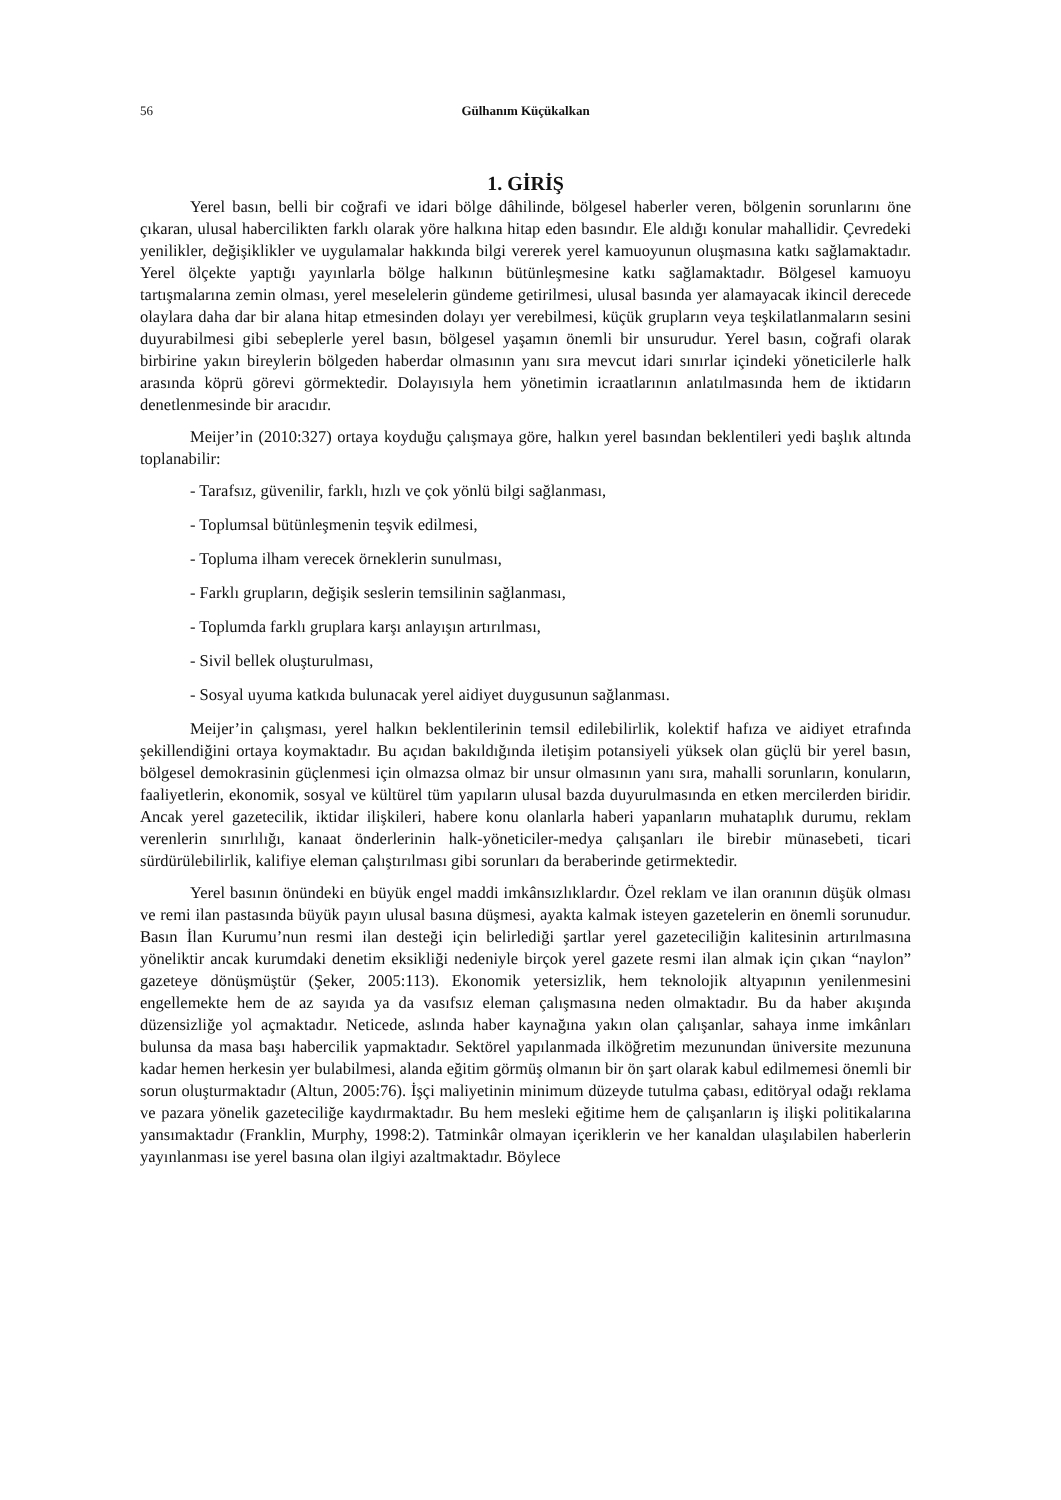56 Gülhanım Küçükalkan
1. GİRİŞ
Yerel basın, belli bir coğrafi ve idari bölge dâhilinde, bölgesel haberler veren, bölgenin sorunlarını öne çıkaran, ulusal habercilikten farklı olarak yöre halkına hitap eden basındır. Ele aldığı konular mahallidir. Çevredeki yenilikler, değişiklikler ve uygulamalar hakkında bilgi vererek yerel kamuoyunun oluşmasına katkı sağlamaktadır. Yerel ölçekte yaptığı yayınlarla bölge halkının bütünleşmesine katkı sağlamaktadır. Bölgesel kamuoyu tartışmalarına zemin olması, yerel meselelerin gündeme getirilmesi, ulusal basında yer alamayacak ikincil derecede olaylara daha dar bir alana hitap etmesinden dolayı yer verebilmesi, küçük grupların veya teşkilatlanmaların sesini duyurabilmesi gibi sebeplerle yerel basın, bölgesel yaşamın önemli bir unsurudur. Yerel basın, coğrafi olarak birbirine yakın bireylerin bölgeden haberdar olmasının yanı sıra mevcut idari sınırlar içindeki yöneticilerle halk arasında köprü görevi görmektedir. Dolayısıyla hem yönetimin icraatlarının anlatılmasında hem de iktidarın denetlenmesinde bir aracıdır.
Meijer’in (2010:327) ortaya koyduğu çalışmaya göre, halkın yerel basından beklentileri yedi başlık altında toplanabilir:
- Tarafsız, güvenilir, farklı, hızlı ve çok yönlü bilgi sağlanması,
- Toplumsal bütünleşmenin teşvik edilmesi,
- Topluma ilham verecek örneklerin sunulması,
- Farklı grupların, değişik seslerin temsilinin sağlanması,
- Toplumda farklı gruplara karşı anlayışın artırılması,
- Sivil bellek oluşturulması,
- Sosyal uyuma katkıda bulunacak yerel aidiyet duygusunun sağlanması.
Meijer’in çalışması, yerel halkın beklentilerinin temsil edilebilirlik, kolektif hafıza ve aidiyet etrafında şekillendiğini ortaya koymaktadır. Bu açıdan bakıldığında iletişim potansiyeli yüksek olan güçlü bir yerel basın, bölgesel demokrasinin güçlenmesi için olmazsa olmaz bir unsur olmasının yanı sıra, mahalli sorunların, konuların, faaliyetlerin, ekonomik, sosyal ve kültürel tüm yapıların ulusal bazda duyurulmasında en etken mercilerden biridir. Ancak yerel gazetecilik, iktidar ilişkileri, habere konu olanlarla haberi yapanların muhataplık durumu, reklam verenlerin sınırlılığı, kanaat önderlerinin halk-yöneticiler-medya çalışanları ile birebir münasebeti, ticari sürdürülebilirlik, kalifiye eleman çalıştırılması gibi sorunları da beraberinde getirmektedir.
Yerel basının önündeki en büyük engel maddi imkânsızlıklardır. Özel reklam ve ilan oranının düşük olması ve remi ilan pastasında büyük payın ulusal basına düşmesi, ayakta kalmak isteyen gazetelerin en önemli sorunudur. Basın İlan Kurumu’nun resmi ilan desteği için belirlediği şartlar yerel gazeteciliğin kalitesinin artırılmasına yöneliktir ancak kurumdaki denetim eksikliği nedeniyle birçok yerel gazete resmi ilan almak için çıkan “naylon” gazeteye dönüşmüştür (Şeker, 2005:113). Ekonomik yetersizlik, hem teknolojik altyapının yenilenmesini engellemekte hem de az sayıda ya da vasıfsız eleman çalışmasına neden olmaktadır. Bu da haber akışında düzensizliğe yol açmaktadır. Neticede, aslında haber kaynağına yakın olan çalışanlar, sahaya inme imkânları bulunsa da masa başı habercilik yapmaktadır. Sektörel yapılanmada ilköğretim mezunundan üniversite mezununa kadar hemen herkesin yer bulabilmesi, alanda eğitim görmüş olmanın bir ön şart olarak kabul edilmemesi önemli bir sorun oluşturmaktadır (Altun, 2005:76). İşçi maliyetinin minimum düzeyde tutulma çabası, editöryal odağı reklama ve pazara yönelik gazeteciliğe kaydırmaktadır. Bu hem mesleki eğitime hem de çalışanların iş ilişki politikalarına yansımaktadır (Franklin, Murphy, 1998:2). Tatminkâr olmayan içeriklerin ve her kanaldan ulaşılabilen haberlerin yayınlanması ise yerel basına olan ilgiyi azaltmaktadır. Böylece